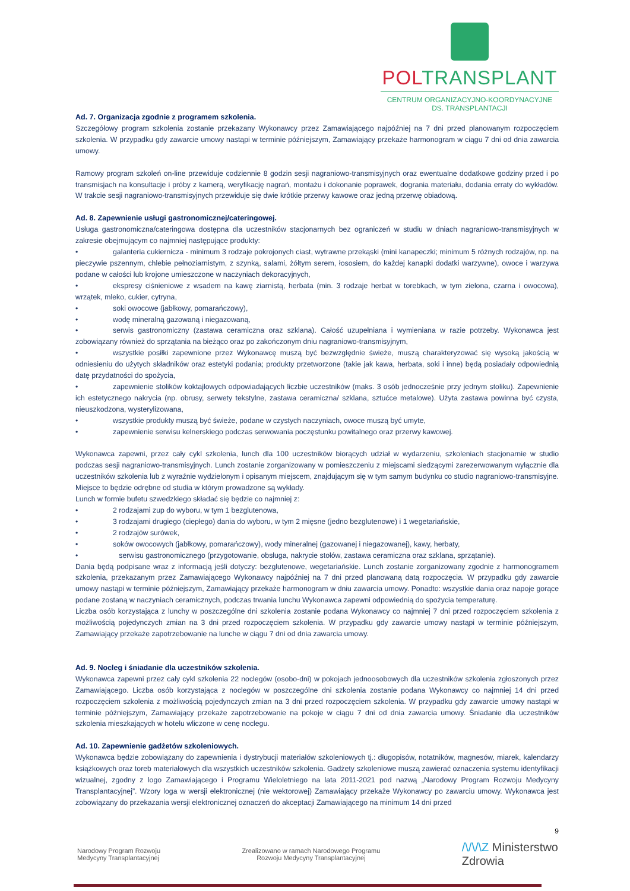POLTRANSPLANT
CENTRUM ORGANIZACYJNO-KOORDYNACYJNE
DS. TRANSPLANTACJI
Ad. 7. Organizacja zgodnie z programem szkolenia.
Szczegółowy program szkolenia zostanie przekazany Wykonawcy przez Zamawiającego najpóźniej na 7 dni przed planowanym rozpoczęciem szkolenia. W przypadku gdy zawarcie umowy nastąpi w terminie późniejszym, Zamawiający przekaże harmonogram w ciągu 7 dni od dnia zawarcia umowy.
Ramowy program szkoleń on-line przewiduje codziennie 8 godzin sesji nagraniowo-transmisyjnych oraz ewentualne dodatkowe godziny przed i po transmisjach na konsultacje i próby z kamerą, weryfikację nagrań, montażu i dokonanie poprawek, dogrania materiału, dodania erraty do wykładów. W trakcie sesji nagraniowo-transmisyjnych przewiduje się dwie krótkie przerwy kawowe oraz jedną przerwę obiadową.
Ad. 8. Zapewnienie usługi gastronomicznej/cateringowej.
Usługa gastronomiczna/cateringowa dostępna dla uczestników stacjonarnych bez ograniczeń w studiu w dniach nagraniowo-transmisyjnych w zakresie obejmującym co najmniej następujące produkty:
• galanteria cukiernicza - minimum 3 rodzaje pokrojonych ciast, wytrawne przekąski (mini kanapeczki; minimum 5 różnych rodzajów, np. na pieczywie pszennym, chlebie pełnoziarnistym, z szynką, salami, żółtym serem, łososiem, do każdej kanapki dodatki warzywne), owoce i warzywa podane w całości lub krojone umieszczone w naczyniach dekoracyjnych,
• ekspresy ciśnieniowe z wsadem na kawę ziarnistą, herbata (min. 3 rodzaje herbat w torebkach, w tym zielona, czarna i owocowa), wrzątek, mleko, cukier, cytryna,
• soki owocowe (jabłkowy, pomarańczowy),
• wodę mineralną gazowaną i niegazowaną,
• serwis gastronomiczny (zastawa ceramiczna oraz szklana). Całość uzupełniana i wymieniana w razie potrzeby. Wykonawca jest zobowiązany również do sprzątania na bieżąco oraz po zakończonym dniu nagraniowo-transmisyjnym,
• wszystkie posiłki zapewnione przez Wykonawcę muszą być bezwzględnie świeże, muszą charakteryzować się wysoką jakością w odniesieniu do użytych składników oraz estetyki podania; produkty przetworzone (takie jak kawa, herbata, soki i inne) będą posiadały odpowiednią datę przydatności do spożycia,
• zapewnienie stolików koktajlowych odpowiadających liczbie uczestników (maks. 3 osób jednocześnie przy jednym stoliku). Zapewnienie ich estetycznego nakrycia (np. obrusy, serwety tekstylne, zastawa ceramiczna/ szklana, sztućce metalowe). Użyta zastawa powinna być czysta, nieuszkodzona, wysterylizowana,
• wszystkie produkty muszą być świeże, podane w czystych naczyniach, owoce muszą być umyte,
• zapewnienie serwisu kelnerskiego podczas serwowania poczęstunku powitalnego oraz przerwy kawowej.
Wykonawca zapewni, przez cały cykl szkolenia, lunch dla 100 uczestników biorących udział w wydarzeniu, szkoleniach stacjonarnie w studio podczas sesji nagraniowo-transmisyjnych. Lunch zostanie zorganizowany w pomieszczeniu z miejscami siedzącymi zarezerwowanym wyłącznie dla uczestników szkolenia lub z wyraźnie wydzielonym i opisanym miejscem, znajdującym się w tym samym budynku co studio nagraniowo-transmisyjne. Miejsce to będzie odrębne od studia w którym prowadzone są wykłady.
Lunch w formie bufetu szwedzkiego składać się będzie co najmniej z:
• 2 rodzajami zup do wyboru, w tym 1 bezglutenowa,
• 3 rodzajami drugiego (ciepłego) dania do wyboru, w tym 2 mięsne (jedno bezglutenowe) i 1 wegetariańskie,
• 2 rodzajów surówek,
• soków owocowych (jabłkowy, pomarańczowy), wody mineralnej (gazowanej i niegazowanej), kawy, herbaty,
• serwisu gastronomicznego (przygotowanie, obsługa, nakrycie stołów, zastawa ceramiczna oraz szklana, sprzątanie).
Dania będą podpisane wraz z informacją jeśli dotyczy: bezglutenowe, wegetariańskie. Lunch zostanie zorganizowany zgodnie z harmonogramem szkolenia, przekazanym przez Zamawiającego Wykonawcy najpóźniej na 7 dni przed planowaną datą rozpoczęcia. W przypadku gdy zawarcie umowy nastąpi w terminie późniejszym, Zamawiający przekaże harmonogram w dniu zawarcia umowy. Ponadto: wszystkie dania oraz napoje gorące podane zostaną w naczyniach ceramicznych, podczas trwania lunchu Wykonawca zapewni odpowiednią do spożycia temperaturę.
Liczba osób korzystająca z lunchy w poszczególne dni szkolenia zostanie podana Wykonawcy co najmniej 7 dni przed rozpoczęciem szkolenia z możliwością pojedynczych zmian na 3 dni przed rozpoczęciem szkolenia. W przypadku gdy zawarcie umowy nastąpi w terminie późniejszym, Zamawiający przekaże zapotrzebowanie na lunche w ciągu 7 dni od dnia zawarcia umowy.
Ad. 9. Nocleg i śniadanie dla uczestników szkolenia.
Wykonawca zapewni przez cały cykl szkolenia 22 noclegów (osobo-dni) w pokojach jednoosobowych dla uczestników szkolenia zgłoszonych przez Zamawiającego. Liczba osób korzystająca z noclegów w poszczególne dni szkolenia zostanie podana Wykonawcy co najmniej 14 dni przed rozpoczęciem szkolenia z możliwością pojedynczych zmian na 3 dni przed rozpoczęciem szkolenia. W przypadku gdy zawarcie umowy nastąpi w terminie późniejszym, Zamawiający przekaże zapotrzebowanie na pokoje w ciągu 7 dni od dnia zawarcia umowy. Śniadanie dla uczestników szkolenia mieszkających w hotelu wliczone w cenę noclegu.
Ad. 10. Zapewnienie gadżetów szkoleniowych.
Wykonawca będzie zobowiązany do zapewnienia i dystrybucji materiałów szkoleniowych tj.: długopisów, notatników, magnesów, miarek, kalendarzy książkowych oraz toreb materiałowych dla wszystkich uczestników szkolenia. Gadżety szkoleniowe muszą zawierać oznaczenia systemu identyfikacji wizualnej, zgodny z logo Zamawiającego i Programu Wieloletniego na lata 2011-2021 pod nazwą „Narodowy Program Rozwoju Medycyny Transplantacyjnej”. Wzory loga w wersji elektronicznej (nie wektorowej) Zamawiający przekaże Wykonawcy po zawarciu umowy. Wykonawca jest zobowiązany do przekazania wersji elektronicznej oznaczeń do akceptacji Zamawiającego na minimum 14 dni przed
9
Narodowy Program Rozwoju
Medycyny Transplantacyjnej
Zrealizowano w ramach Narodowego Programu
Rozwoju Medycyny Transplantacyjnej
/\/\/\Z Ministerstwo
Zdrowia